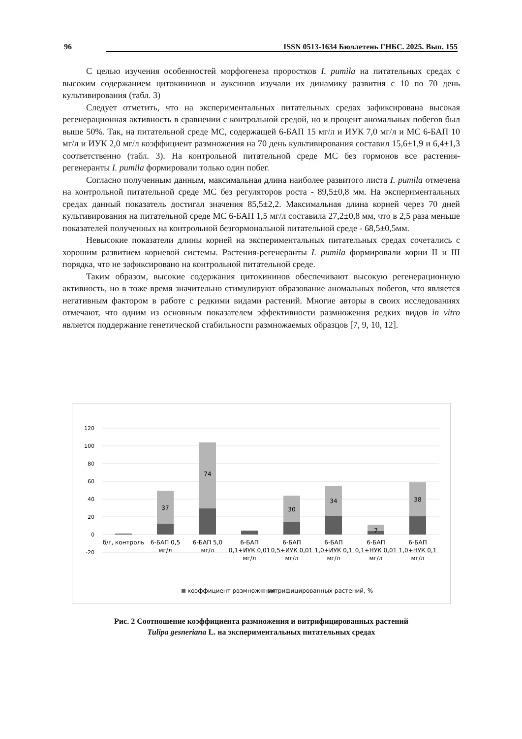96 ISSN 0513-1634 Бюллетень ГНБС. 2025. Вып. 155
С целью изучения особенностей морфогенеза проростков I. pumila на питательных средах с высоким содержанием цитокининов и ауксинов изучали их динамику развития с 10 по 70 день культивирования (табл. 3)
Следует отметить, что на экспериментальных питательных средах зафиксирована высокая регенерационная активность в сравнении с контрольной средой, но и процент аномальных побегов был выше 50%. Так, на питательной среде МС, содержащей 6-БАП 15 мг/л и ИУК 7,0 мг/л и МС 6-БАП 10 мг/л и ИУК 2,0 мг/л коэффициент размножения на 70 день культивирования составил 15,6±1,9 и 6,4±1,3 соответственно (табл. 3). На контрольной питательной среде МС без гормонов все растения-регенеранты I. pumila формировали только один побег.
Согласно полученным данным, максимальная длина наиболее развитого листа I. pumila отмечена на контрольной питательной среде МС без регуляторов роста - 89,5±0,8 мм. На экспериментальных средах данный показатель достигал значения 85,5±2,2. Максимальная длина корней через 70 дней культивирования на питательной среде МС 6-БАП 1,5 мг/л составила 27,2±0,8 мм, что в 2,5 раза меньше показателей полученных на контрольной безгормональной питательной среде - 68,5±0,5мм.
Невысокие показатели длины корней на экспериментальных питательных средах сочетались с хорошим развитием корневой системы. Растения-регенеранты I. pumila формировали корни II и III порядка, что не зафиксировано на контрольной питательной среде.
Таким образом, высокие содержания цитокининов обеспечивают высокую регенерационную активность, но в тоже время значительно стимулируют образование аномальных побегов, что является негативным фактором в работе с редкими видами растений. Многие авторы в своих исследованиях отмечают, что одним из основным показателем эффективности размножения редких видов in vitro является поддержание генетической стабильности размножаемых образцов [7, 9, 10, 12].
120
100
80
60
40
20
0
-20
37
74
30
34
7
38
б/г, контроль
6-БАП 0,5
мг/л
6-БАП 5,0
мг/л
6-БАП
0,1+ИУК 0,01
мг/л
6-БАП
0,5+ИУК 0,01
мг/л
6-БАП
1,0+ИУК 0,1
мг/л
6-БАП
0,1+НУК 0,01
мг/л
6-БАП
1,0+НУК 0,1
мг/л
коэффициент размножения
витрифицированных растений, %
Рис. 2 Соотношение коэффициента размножения и витрифицированных растений
Tulipa gesneriana L. на экспериментальных питательных средах